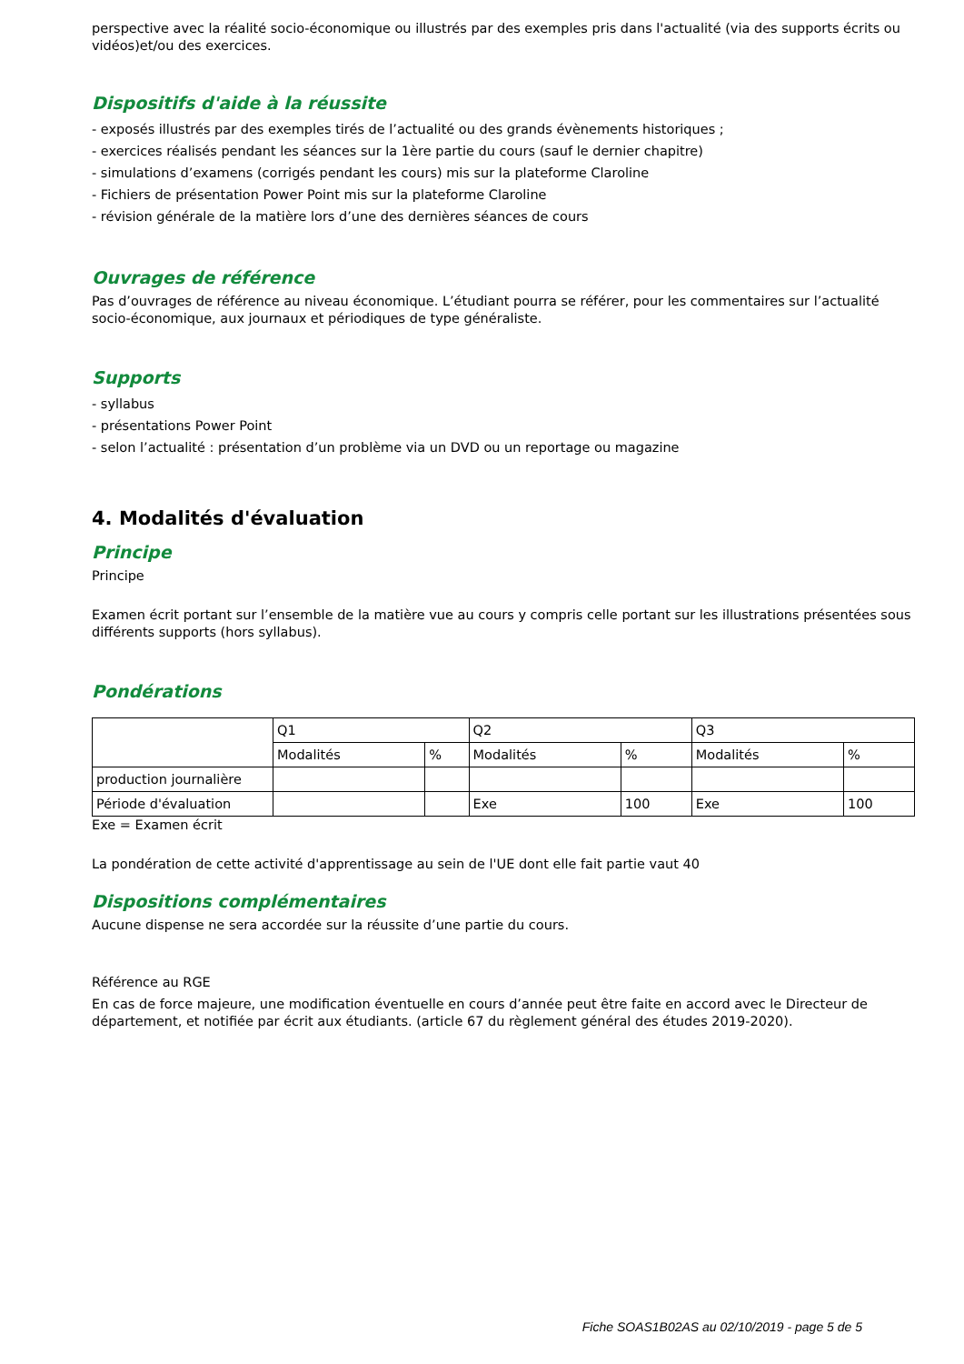perspective avec la réalité socio-économique ou illustrés par des exemples pris dans l'actualité (via des supports écrits ou vidéos)et/ou des exercices.
Dispositifs d'aide à la réussite
- exposés illustrés par des exemples tirés de l’actualité ou des grands évènements historiques ;
- exercices réalisés pendant les séances sur la 1ère partie du cours (sauf le dernier chapitre)
- simulations d’examens (corrigés pendant les cours) mis sur la plateforme Claroline
- Fichiers de présentation Power Point mis sur la plateforme Claroline
- révision générale de la matière lors d’une des dernières séances de cours
Ouvrages de référence
Pas d’ouvrages de référence au niveau économique. L’étudiant pourra se référer, pour les commentaires sur l’actualité socio-économique, aux journaux et périodiques de type généraliste.
Supports
- syllabus
- présentations Power Point
- selon l’actualité : présentation d’un problème via un DVD ou un reportage ou magazine
4. Modalités d'évaluation
Principe
Principe
Examen écrit portant sur l’ensemble de la matière vue au cours y compris celle portant sur les illustrations présentées sous différents supports (hors syllabus).
Pondérations
| | Q1 | | Q2 | | Q3 | |
| | Modalités | % | Modalités | % | Modalités | % |
| production journalière | | | | | | |
| Période d'évaluation | | | Exe | 100 | Exe | 100 |
Exe = Examen écrit
La pondération de cette activité d'apprentissage au sein de l'UE dont elle fait partie vaut 40
Dispositions complémentaires
Aucune dispense ne sera accordée sur la réussite d’une partie du cours.
Référence au RGE
En cas de force majeure, une modification éventuelle en cours d’année peut être faite en accord avec le Directeur de département, et notifiée par écrit aux étudiants. (article 67 du règlement général des études 2019-2020).
Fiche SOAS1B02AS au 02/10/2019 - page 5 de 5